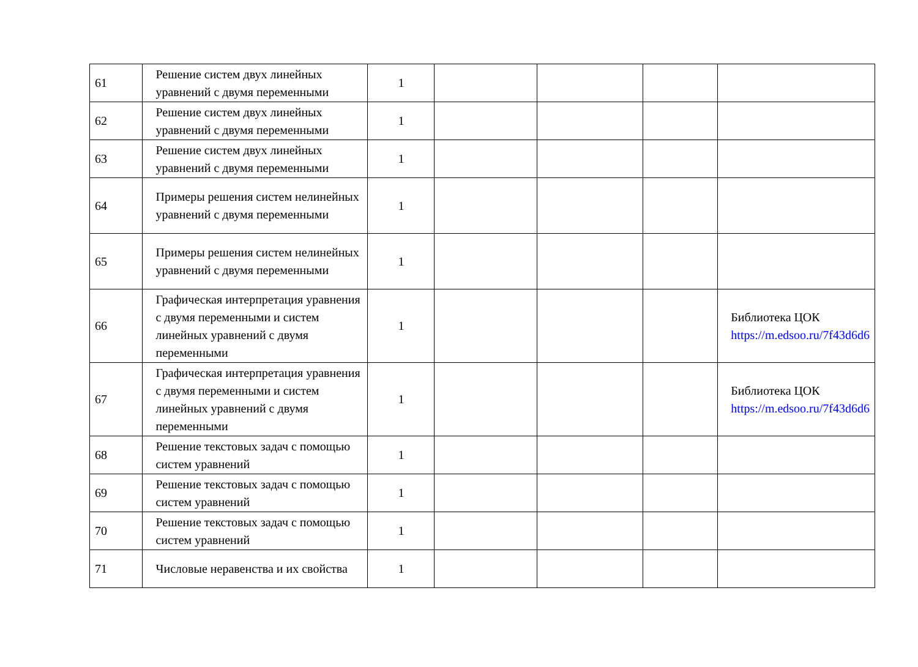| 61 | Решение систем двух линейных уравнений с двумя переменными | 1 | | | | |
| 62 | Решение систем двух линейных уравнений с двумя переменными | 1 | | | | |
| 63 | Решение систем двух линейных уравнений с двумя переменными | 1 | | | | |
| 64 | Примеры решения систем нелинейных уравнений с двумя переменными | 1 | | | | |
| 65 | Примеры решения систем нелинейных уравнений с двумя переменными | 1 | | | | |
| 66 | Графическая интерпретация уравнения с двумя переменными и систем линейных уравнений с двумя переменными | 1 | | | | Библиотека ЦОК https://m.edsoo.ru/7f43d6d6 |
| 67 | Графическая интерпретация уравнения с двумя переменными и систем линейных уравнений с двумя переменными | 1 | | | | Библиотека ЦОК https://m.edsoo.ru/7f43d6d6 |
| 68 | Решение текстовых задач с помощью систем уравнений | 1 | | | | |
| 69 | Решение текстовых задач с помощью систем уравнений | 1 | | | | |
| 70 | Решение текстовых задач с помощью систем уравнений | 1 | | | | |
| 71 | Числовые неравенства и их свойства | 1 | | | | |